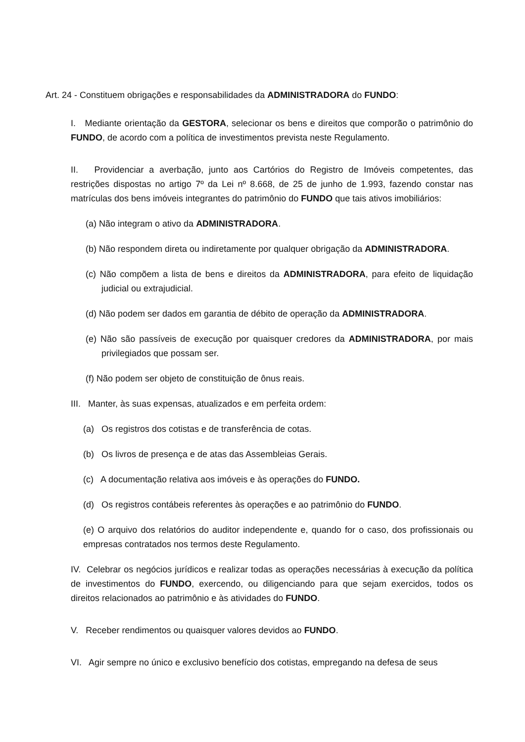Art. 24 - Constituem obrigações e responsabilidades da ADMINISTRADORA do FUNDO:
I. Mediante orientação da GESTORA, selecionar os bens e direitos que comporão o patrimônio do FUNDO, de acordo com a política de investimentos prevista neste Regulamento.
II. Providenciar a averbação, junto aos Cartórios do Registro de Imóveis competentes, das restrições dispostas no artigo 7º da Lei nº 8.668, de 25 de junho de 1.993, fazendo constar nas matrículas dos bens imóveis integrantes do patrimônio do FUNDO que tais ativos imobiliários:
(a) Não integram o ativo da ADMINISTRADORA.
(b) Não respondem direta ou indiretamente por qualquer obrigação da ADMINISTRADORA.
(c) Não compõem a lista de bens e direitos da ADMINISTRADORA, para efeito de liquidação judicial ou extrajudicial.
(d) Não podem ser dados em garantia de débito de operação da ADMINISTRADORA.
(e) Não são passíveis de execução por quaisquer credores da ADMINISTRADORA, por mais privilegiados que possam ser.
(f) Não podem ser objeto de constituição de ônus reais.
III. Manter, às suas expensas, atualizados e em perfeita ordem:
(a) Os registros dos cotistas e de transferência de cotas.
(b) Os livros de presença e de atas das Assembleias Gerais.
(c) A documentação relativa aos imóveis e às operações do FUNDO.
(d) Os registros contábeis referentes às operações e ao patrimônio do FUNDO.
(e) O arquivo dos relatórios do auditor independente e, quando for o caso, dos profissionais ou empresas contratados nos termos deste Regulamento.
IV. Celebrar os negócios jurídicos e realizar todas as operações necessárias à execução da política de investimentos do FUNDO, exercendo, ou diligenciando para que sejam exercidos, todos os direitos relacionados ao patrimônio e às atividades do FUNDO.
V. Receber rendimentos ou quaisquer valores devidos ao FUNDO.
VI. Agir sempre no único e exclusivo benefício dos cotistas, empregando na defesa de seus